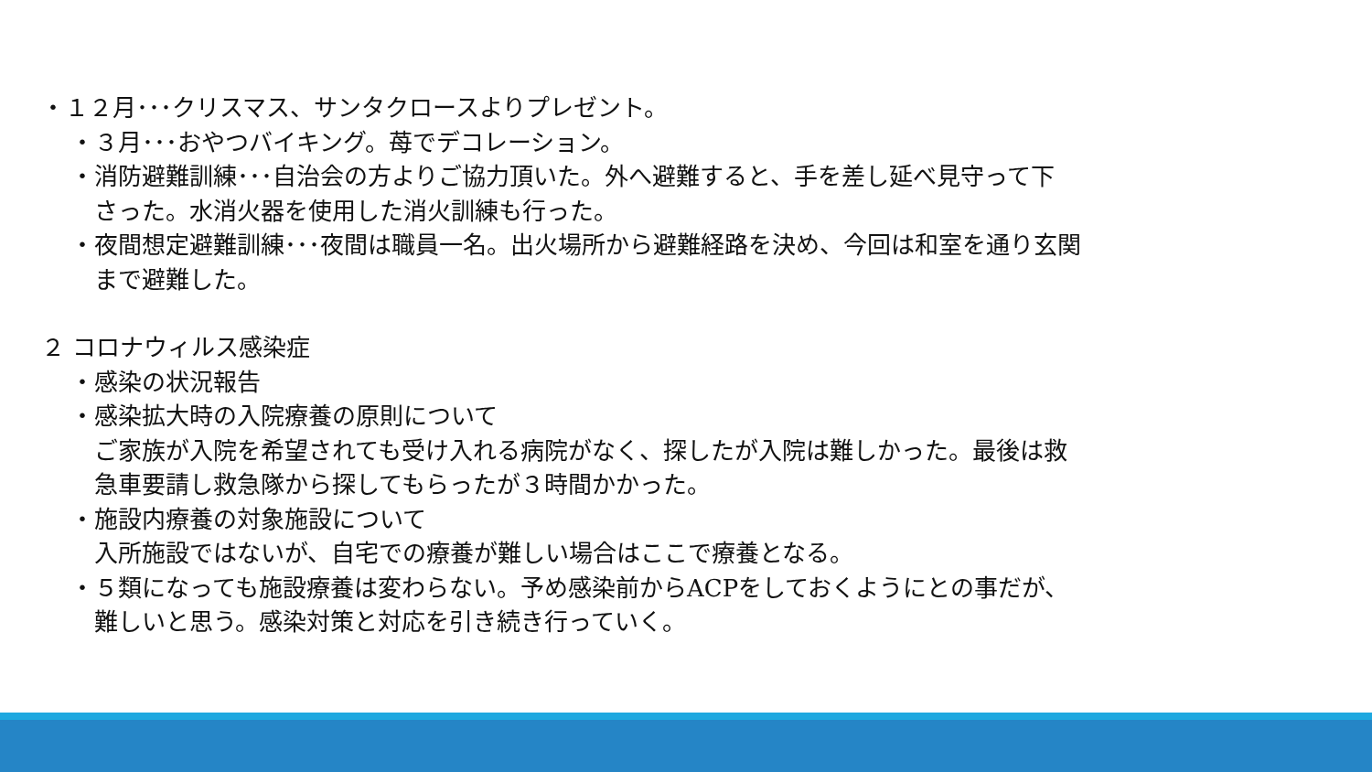・１２月･･･クリスマス、サンタクロースよりプレゼント。
・３月･･･おやつバイキング。苺でデコレーション。
・消防避難訓練･･･自治会の方よりご協力頂いた。外へ避難すると、手を差し延べ見守って下
さった。水消火器を使用した消火訓練も行った。
・夜間想定避難訓練･･･夜間は職員一名。出火場所から避難経路を決め、今回は和室を通り玄関
まで避難した。
２ コロナウィルス感染症
・感染の状況報告
・感染拡大時の入院療養の原則について
ご家族が入院を希望されても受け入れる病院がなく、探したが入院は難しかった。最後は救
急車要請し救急隊から探してもらったが３時間かかった。
・施設内療養の対象施設について
入所施設ではないが、自宅での療養が難しい場合はここで療養となる。
・５類になっても施設療養は変わらない。予め感染前からACPをしておくようにとの事だが、
難しいと思う。感染対策と対応を引き続き行っていく。